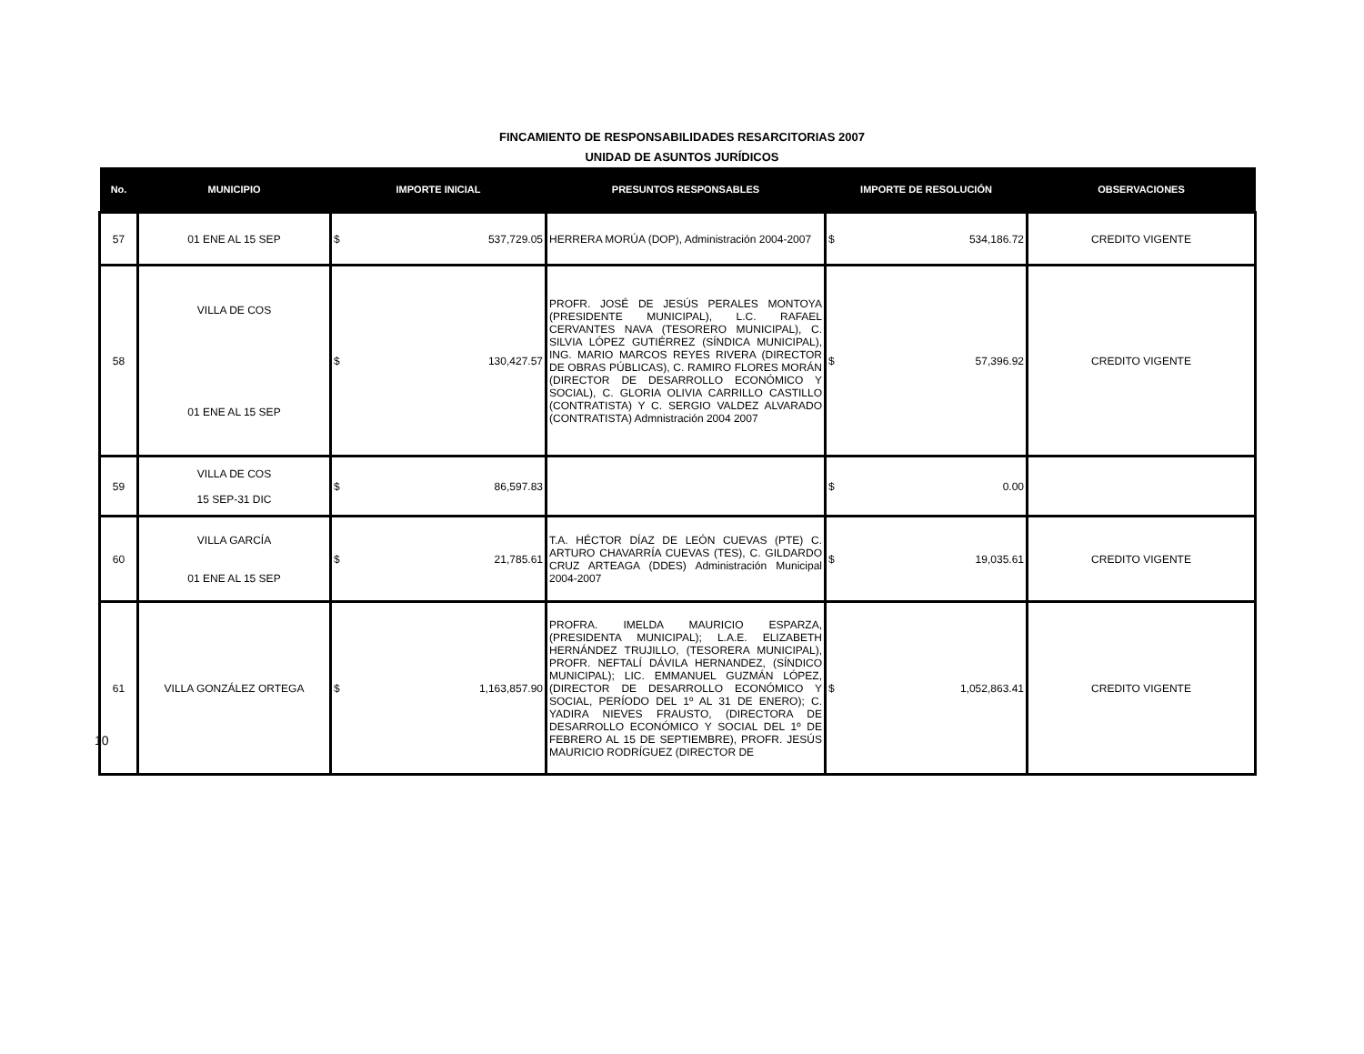FINCAMIENTO DE RESPONSABILIDADES RESARCITORIAS 2007
UNIDAD DE ASUNTOS JURÍDICOS
| No. | MUNICIPIO | IMPORTE INICIAL | PRESUNTOS RESPONSABLES | IMPORTE DE RESOLUCIÓN | OBSERVACIONES |
| --- | --- | --- | --- | --- | --- |
| 57 | 01 ENE AL 15 SEP | $ 537,729.05 | HERRERA MORÚA (DOP), Administración 2004-2007 | $ 534,186.72 | CREDITO VIGENTE |
| 58 | VILLA DE COS 01 ENE AL 15 SEP | $ 130,427.57 | PROFR. JOSÉ DE JESÚS PERALES MONTOYA (PRESIDENTE MUNICIPAL), L.C. RAFAEL CERVANTES NAVA (TESORERO MUNICIPAL), C. SILVIA LÓPEZ GUTIÉRREZ (SÍNDICA MUNICIPAL), ING. MARIO MARCOS REYES RIVERA (DIRECTOR DE OBRAS PÚBLICAS), C. RAMIRO FLORES MORÁN (DIRECTOR DE DESARROLLO ECONÓMICO Y SOCIAL), C. GLORIA OLIVIA CARRILLO CASTILLO (CONTRATISTA) Y C. SERGIO VALDEZ ALVARADO (CONTRATISTA) Admnistración 2004 2007 | $ 57,396.92 | CREDITO VIGENTE |
| 59 | VILLA DE COS 15 SEP-31 DIC | $ 86,597.83 | | $ 0.00 | |
| 60 | VILLA GARCÍA 01 ENE AL 15 SEP | $ 21,785.61 | T.A. HÉCTOR DÍAZ DE LEÓN CUEVAS (PTE) C. ARTURO CHAVARRÍA CUEVAS (TES), C. GILDARDO CRUZ ARTEAGA (DDES) Administración Municipal 2004-2007 | $ 19,035.61 | CREDITO VIGENTE |
| 61 | VILLA GONZÁLEZ ORTEGA | $ 1,163,857.90 | PROFRA. IMELDA MAURICIO ESPARZA, (PRESIDENTA MUNICIPAL); L.A.E. ELIZABETH HERNÁNDEZ TRUJILLO, (TESORERA MUNICIPAL), PROFR. NEFTALÍ DÁVILA HERNANDEZ, (SÍNDICO MUNICIPAL); LIC. EMMANUEL GUZMÁN LÓPEZ, (DIRECTOR DE DESARROLLO ECONÓMICO Y SOCIAL, PERÍODO DEL 1º AL 31 DE ENERO); C. YADIRA NIEVES FRAUSTO, (DIRECTORA DE DESARROLLO ECONÓMICO Y SOCIAL DEL 1º DE FEBRERO AL 15 DE SEPTIEMBRE), PROFR. JESÚS MAURICIO RODRÍGUEZ (DIRECTOR DE | $ 1,052,863.41 | CREDITO VIGENTE |
10